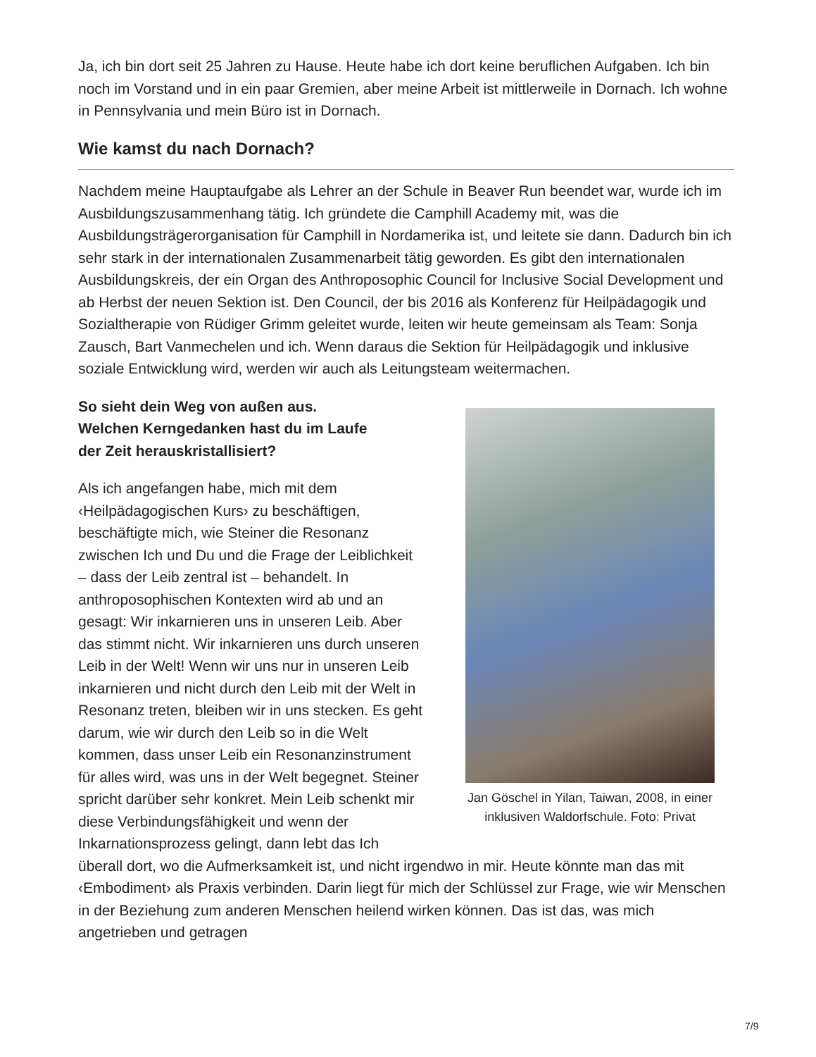Ja, ich bin dort seit 25 Jahren zu Hause. Heute habe ich dort keine beruflichen Aufgaben. Ich bin noch im Vorstand und in ein paar Gremien, aber meine Arbeit ist mittlerweile in Dornach. Ich wohne in Pennsylvania und mein Büro ist in Dornach.
Wie kamst du nach Dornach?
Nachdem meine Hauptaufgabe als Lehrer an der Schule in Beaver Run beendet war, wurde ich im Ausbildungszusammenhang tätig. Ich gründete die Camphill Academy mit, was die Ausbildungsträgerorganisation für Camphill in Nordamerika ist, und leitete sie dann. Dadurch bin ich sehr stark in der internationalen Zusammenarbeit tätig geworden. Es gibt den internationalen Ausbildungskreis, der ein Organ des Anthroposophic Council for Inclusive Social Development und ab Herbst der neuen Sektion ist. Den Council, der bis 2016 als Konferenz für Heilpädagogik und Sozialtherapie von Rüdiger Grimm geleitet wurde, leiten wir heute gemeinsam als Team: Sonja Zausch, Bart Vanmechelen und ich. Wenn daraus die Sektion für Heilpädagogik und inklusive soziale Entwicklung wird, werden wir auch als Leitungsteam weitermachen.
Jan Göschel in Yilan, Taiwan, 2008, in einer inklusiven Waldorfschule. Foto: Privat
So sieht dein Weg von außen aus. Welchen Kerngedanken hast du im Laufe der Zeit herauskristallisiert?
Als ich angefangen habe, mich mit dem ‹Heilpädagogischen Kurs› zu beschäftigen, beschäftigte mich, wie Steiner die Resonanz zwischen Ich und Du und die Frage der Leiblichkeit – dass der Leib zentral ist – behandelt. In anthroposophischen Kontexten wird ab und an gesagt: Wir inkarnieren uns in unseren Leib. Aber das stimmt nicht. Wir inkarnieren uns durch unseren Leib in der Welt! Wenn wir uns nur in unseren Leib inkarnieren und nicht durch den Leib mit der Welt in Resonanz treten, bleiben wir in uns stecken. Es geht darum, wie wir durch den Leib so in die Welt kommen, dass unser Leib ein Resonanzinstrument für alles wird, was uns in der Welt begegnet. Steiner spricht darüber sehr konkret. Mein Leib schenkt mir diese Verbindungsfähigkeit und wenn der Inkarnationsprozess gelingt, dann lebt das Ich überall dort, wo die Aufmerksamkeit ist, und nicht irgendwo in mir. Heute könnte man das mit ‹Embodiment› als Praxis verbinden. Darin liegt für mich der Schlüssel zur Frage, wie wir Menschen in der Beziehung zum anderen Menschen heilend wirken können. Das ist das, was mich angetrieben und getragen
7/9